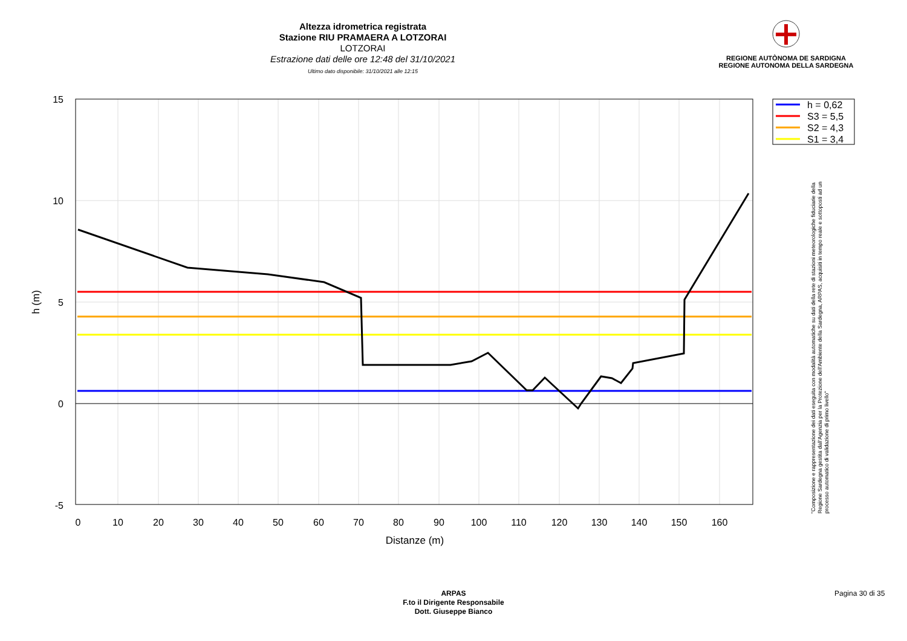Altezza idrometrica registrata
Stazione RIU PRAMAERA A LOTZORAI
LOTZORAI
Estrazione dati delle ore 12:48 del 31/10/2021
Ultimo dato disponibile: 31/10/2021 alle 12:15
REGIONE AUTÒNOMA DE SARDIGNA
REGIONE AUTONOMA DELLA SARDEGNA
15
10
5
0
-5
0
10
20
30
40
50
60
70
80
90
100
110
120
130
140
150
160
Distanze (m)
h (m)
h = 0,62
S3 = 5,5
S2 = 4,3
S1 = 3,4
"Composizione e rappresentazione dei dati eseguita con modalità automatiche su dati della rete di stazioni meteorologiche fiduciarie della Regione Sardegna gestita dall'Agenzia per la Protezione dell'Ambiente della Sardegna, ARPAS, acquisiti in tempo reale e sottoposti ad un processo automatico di validazione di primo livello"
ARPAS
F.to il Dirigente Responsabile
Dott. Giuseppe Bianco
Pagina 30 di 35